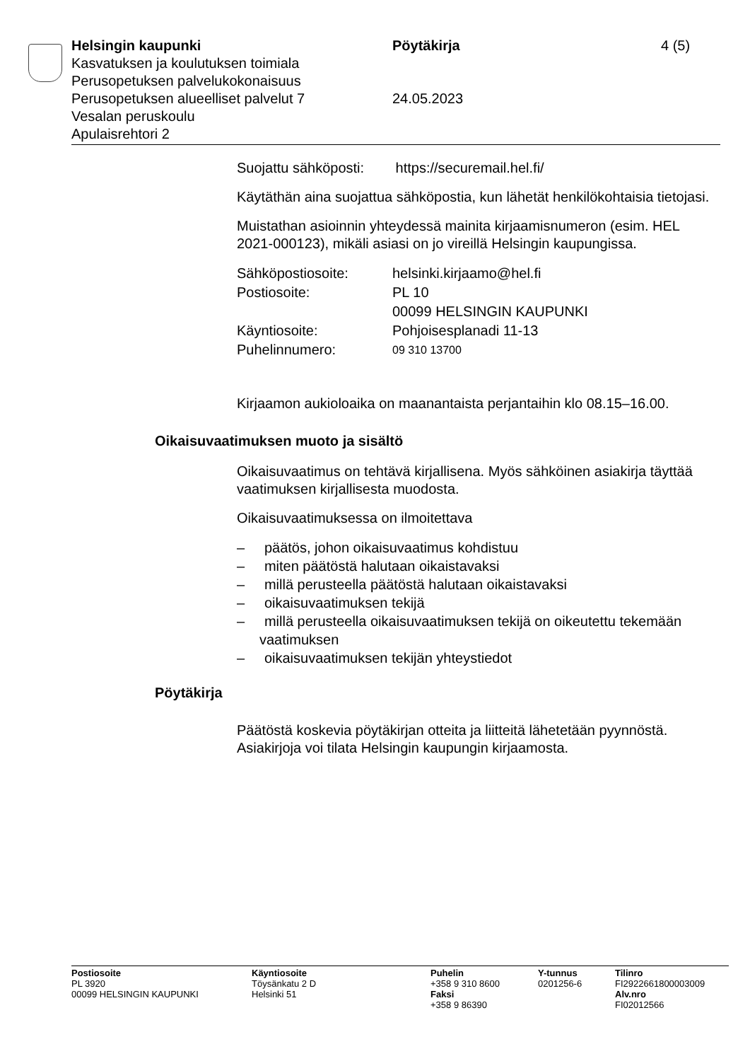Helsingin kaupunki
Kasvatuksen ja koulutuksen toimiala
Perusopetuksen palvelukokonaisuus
Perusopetuksen alueelliset palvelut 7
Vesalan peruskoulu
Apulaisrehtori 2
Pöytäkirja
24.05.2023
4 (5)
Suojattu sähköposti: https://securemail.hel.fi/
Käytäthän aina suojattua sähköpostia, kun lähetät henkilökohtaisia tietojasi.
Muistathan asioinnin yhteydessä mainita kirjaamisnumeron (esim. HEL 2021-000123), mikäli asiasi on jo vireillä Helsingin kaupungissa.
| Sähköpostiosoite: | helsinki.kirjaamo@hel.fi |
| Postiosoite: | PL 10 00099 HELSINGIN KAUPUNKI |
| Käyntiosoite: | Pohjoisesplanadi 11-13 |
| Puhelinnumero: | 09 310 13700 |
Kirjaamon aukioloaika on maanantaista perjantaihin klo 08.15–16.00.
Oikaisuvaatimuksen muoto ja sisältö
Oikaisuvaatimus on tehtävä kirjallisena. Myös sähköinen asiakirja täyttää vaatimuksen kirjallisesta muodosta.
Oikaisuvaatimuksessa on ilmoitettava
– päätös, johon oikaisuvaatimus kohdistuu
– miten päätöstä halutaan oikaistavaksi
– millä perusteella päätöstä halutaan oikaistavaksi
– oikaisuvaatimuksen tekijä
– millä perusteella oikaisuvaatimuksen tekijä on oikeutettu tekemään vaatimuksen
– oikaisuvaatimuksen tekijän yhteystiedot
Pöytäkirja
Päätöstä koskevia pöytäkirjan otteita ja liitteitä lähetetään pyynnöstä. Asiakirjoja voi tilata Helsingin kaupungin kirjaamosta.
Postiosoite
PL 3920
00099 HELSINGIN KAUPUNKI
Käyntiosoite
Töysänkatu 2 D
Helsinki 51
Puhelin
+358 9 310 8600
Faksi
+358 9 86390
Y-tunnus
0201256-6
Tilinro
FI2922661800003009
Alv.nro
FI02012566